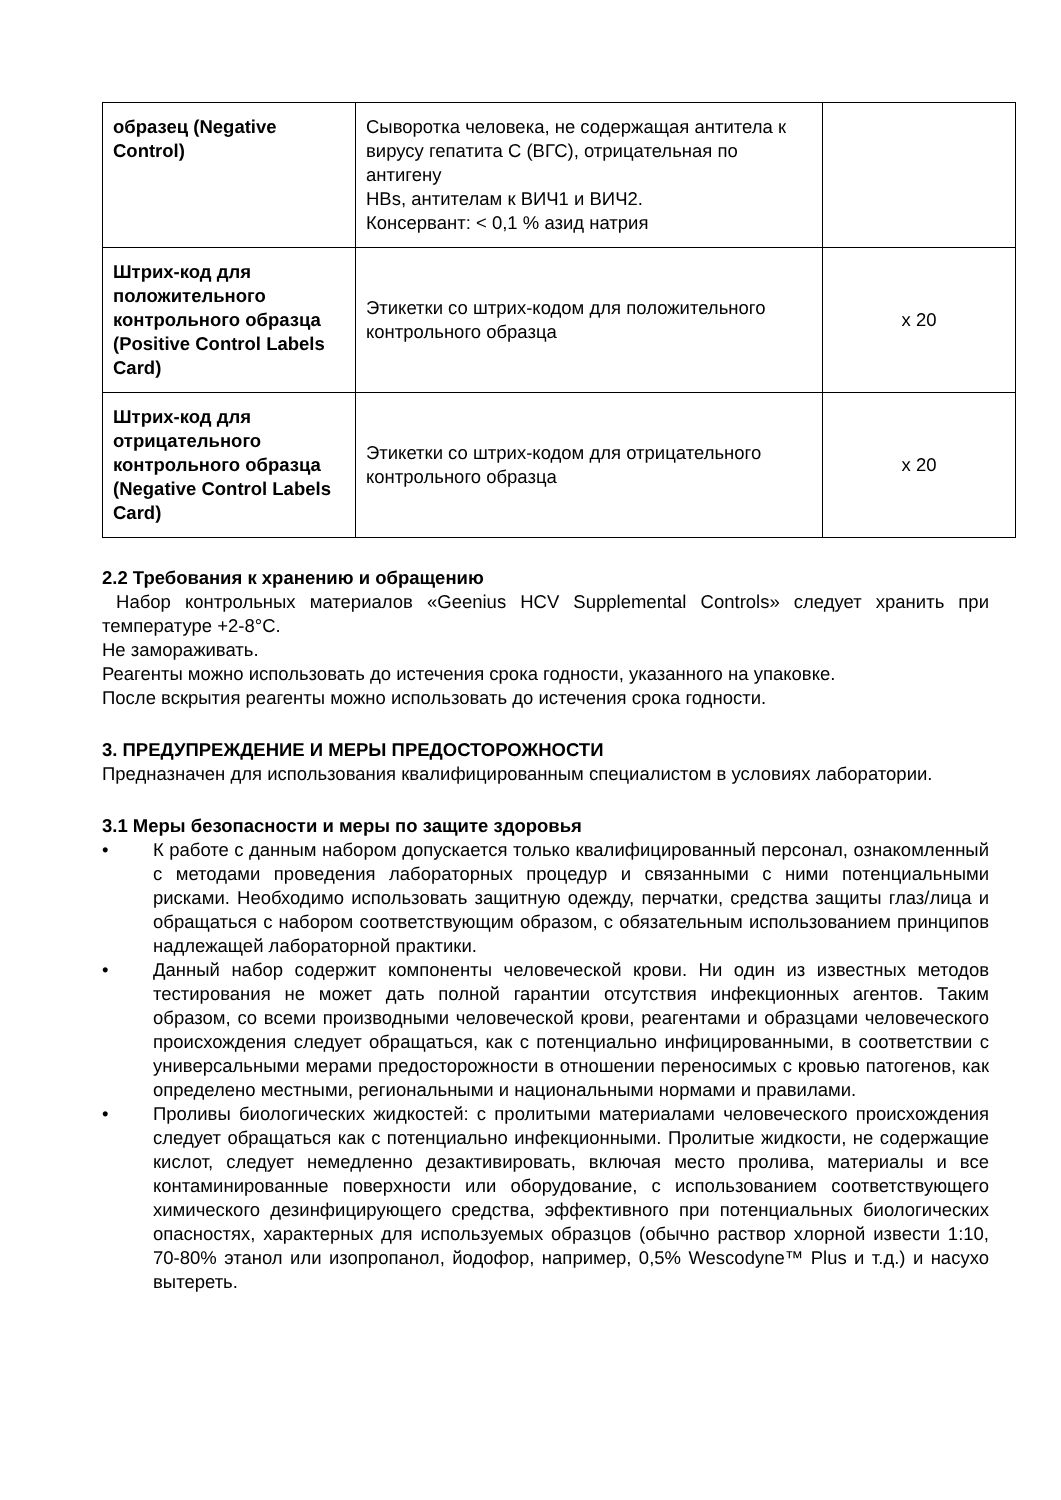| образец (Negative Control) | Сыворотка человека, не содержащая антитела к вирусу гепатита С (ВГС), отрицательная по антигену HBs, антителам к ВИЧ1 и ВИЧ2. Консервант: < 0,1 % азид натрия | |
| Штрих-код для положительного контрольного образца (Positive Control Labels Card) | Этикетки со штрих-кодом для положительного контрольного образца | x 20 |
| Штрих-код для отрицательного контрольного образца (Negative Control Labels Card) | Этикетки со штрих-кодом для отрицательного контрольного образца | x 20 |
2.2 Требования к хранению и обращению
Набор контрольных материалов «Geenius HCV Supplemental Controls» следует хранить при температуре +2-8°C.
Не замораживать.
Реагенты можно использовать до истечения срока годности, указанного на упаковке.
После вскрытия реагенты можно использовать до истечения срока годности.
3. ПРЕДУПРЕЖДЕНИЕ И МЕРЫ ПРЕДОСТОРОЖНОСТИ
Предназначен для использования квалифицированным специалистом в условиях лаборатории.
3.1 Меры безопасности и меры по защите здоровья
• К работе с данным набором допускается только квалифицированный персонал, ознакомленный с методами проведения лабораторных процедур и связанными с ними потенциальными рисками. Необходимо использовать защитную одежду, перчатки, средства защиты глаз/лица и обращаться с набором соответствующим образом, с обязательным использованием принципов надлежащей лабораторной практики.
• Данный набор содержит компоненты человеческой крови. Ни один из известных методов тестирования не может дать полной гарантии отсутствия инфекционных агентов. Таким образом, со всеми производными человеческой крови, реагентами и образцами человеческого происхождения следует обращаться, как с потенциально инфицированными, в соответствии с универсальными мерами предосторожности в отношении переносимых с кровью патогенов, как определено местными, региональными и национальными нормами и правилами.
• Проливы биологических жидкостей: с пролитыми материалами человеческого происхождения следует обращаться как с потенциально инфекционными. Пролитые жидкости, не содержащие кислот, следует немедленно дезактивировать, включая место пролива, материалы и все контаминированные поверхности или оборудование, с использованием соответствующего химического дезинфицирующего средства, эффективного при потенциальных биологических опасностях, характерных для используемых образцов (обычно раствор хлорной извести 1:10, 70-80% этанол или изопропанол, йодофор, например, 0,5% Wescodyne™ Plus и т.д.) и насухо вытереть.